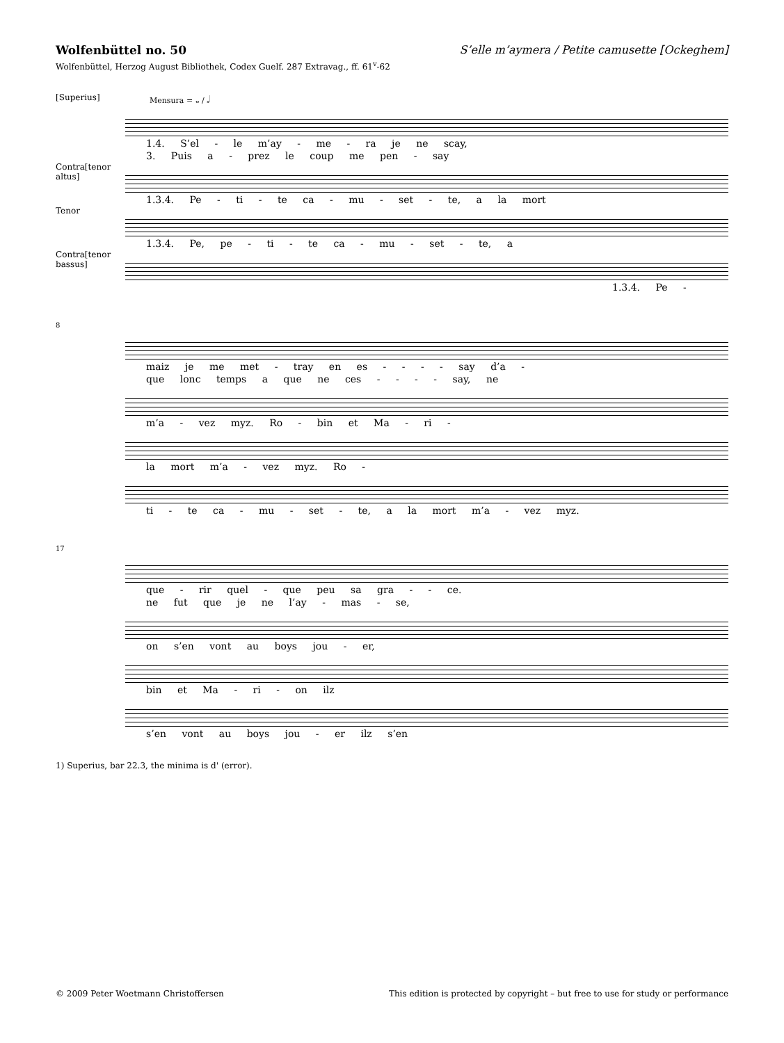Wolfenbüttel no. 50
Wolfenbüttel, Herzog August Bibliothek, Codex Guelf. 287 Extravag., ff. 61<sup>v</sup>-62
S’elle m’aymera / Petite camusette [Ockeghem]
[Superius]
Mensura = 𝅝 / 𝅗𝅥
1.4. S’el - le m’ay - me - ra je ne scay,
3. Puis a - prez le coup me pen - say
Contra[tenor altus]
1.3.4. Pe - ti - te ca - mu - set - te, a la mort
Tenor
1.3.4. Pe, pe - ti - te ca - mu - set - te, a
Contra[tenor bassus]
1.3.4. Pe -
8
maiz je me met - tray en es - - - - say d’a -
que lonc temps a que ne ces - - - - say, ne
m’a - vez myz. Ro - bin et Ma - ri -
la mort m’a - vez myz. Ro -
ti - te ca - mu - set - te, a la mort m’a - vez myz.
17
que - rir quel - que peu sa gra - - ce.
ne fut que je ne l’ay - mas - se,
on s’en vont au boys jou - er,
bin et Ma - ri - on ilz
s’en vont au boys jou - er ilz s’en
1) Superius, bar 22.3, the minima is d' (error).
© 2009 Peter Woetmann Christoffersen This edition is protected by copyright – but free to use for study or performance